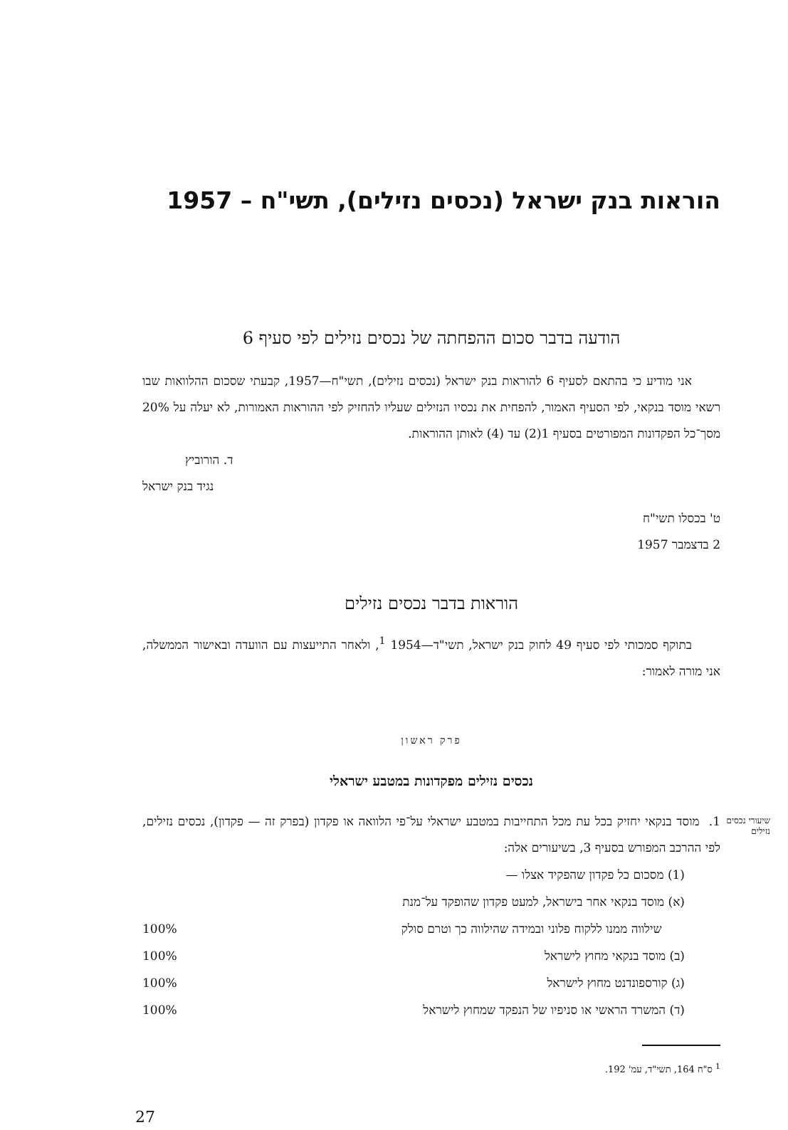הוראות בנק ישראל (נכסים נזילים), תשי"ח – 1957
הודעה בדבר סכום ההפחתה של נכסים נזילים לפי סעיף 6
אני מודיע כי בהתאם לסעיף 6 להוראות בנק ישראל (נכסים נזילים), תשי"ח—1957, קבעתי שסכום ההלוואות שבו רשאי מוסד בנקאי, לפי הסעיף האמור, להפחית את נכסיו הנזילים שעליו להחזיק לפי ההוראות האמורות, לא יעלה על 20% מסך־כל הפקדונות המפורטים בסעיף 1(2) עד (4) לאותן ההוראות.
ד. הורוביץ
נגיד בנק ישראל
ט' בכסלו תשי"ח
2 בדצמבר 1957
הוראות בדבר נכסים נזילים
בתוקף סמכותי לפי סעיף 49 לחוק בנק ישראל, תשי"ד—1954 <sup>1</sup>, ולאחר התייעצות עם הוועדה ובאישור הממשלה, אני מורה לאמור:
פרק ראשון
נכסים נזילים מפקדונות במטבע ישראלי
שיעורי נכסים נזילים
1. מוסד בנקאי יחזיק בכל עת מכל התחייבות במטבע ישראלי על־פי הלוואה או פקדון (בפרק זה — פקדון), נכסים נזילים, לפי ההרכב המפורש בסעיף 3, בשיעורים אלה:
(1) מסכום כל פקדון שהפקיד אצלו —
(א) מוסד בנקאי אחר בישראל, למעט פקדון שהופקד על־מנת
שילווה ממנו ללקוח פלוני ובמידה שהילווה כך וטרם סולק 100%
(ב) מוסד בנקאי מחוץ לישראל 100%
(ג) קורספונדנט מחוץ לישראל 100%
(ד) המשרד הראשי או סניפיו של הנפקד שמחוץ לישראל 100%
<sup>1</sup> ס"ח 164, תשי"ד, עמ' 192.
27